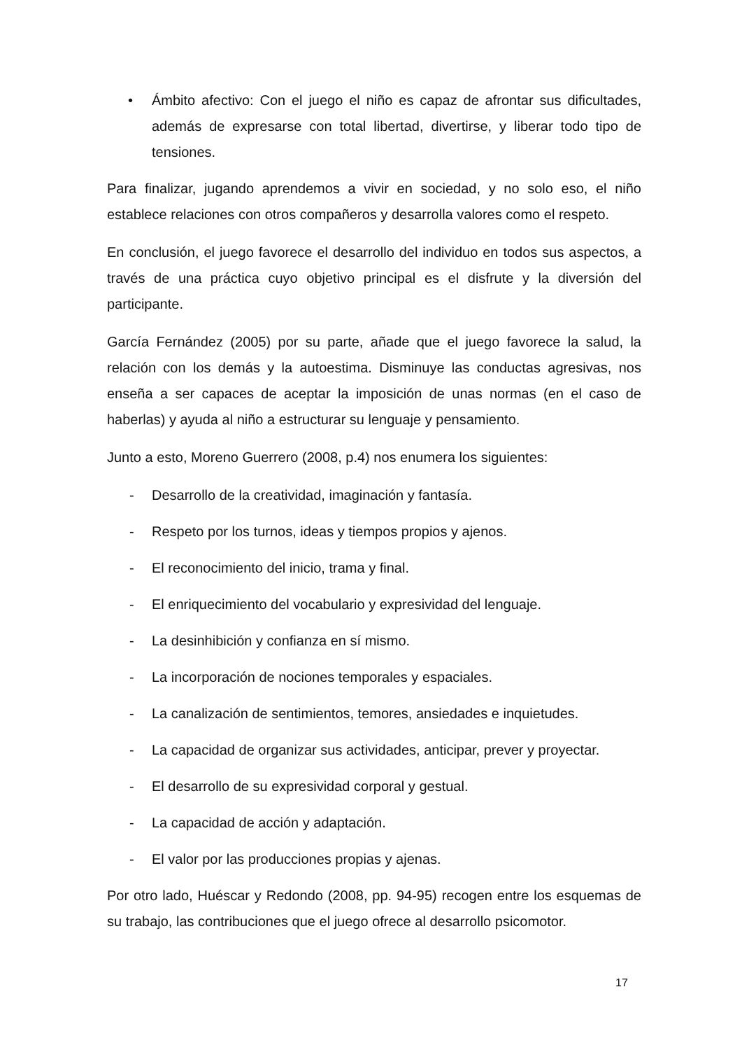• Ámbito afectivo: Con el juego el niño es capaz de afrontar sus dificultades, además de expresarse con total libertad, divertirse, y liberar todo tipo de tensiones.
Para finalizar, jugando aprendemos a vivir en sociedad, y no solo eso, el niño establece relaciones con otros compañeros y desarrolla valores como el respeto.
En conclusión, el juego favorece el desarrollo del individuo en todos sus aspectos, a través de una práctica cuyo objetivo principal es el disfrute y la diversión del participante.
García Fernández (2005) por su parte, añade que el juego favorece la salud, la relación con los demás y la autoestima. Disminuye las conductas agresivas, nos enseña a ser capaces de aceptar la imposición de unas normas (en el caso de haberlas) y ayuda al niño a estructurar su lenguaje y pensamiento.
Junto a esto, Moreno Guerrero (2008, p.4) nos enumera los siguientes:
- Desarrollo de la creatividad, imaginación y fantasía.
- Respeto por los turnos, ideas y tiempos propios y ajenos.
- El reconocimiento del inicio, trama y final.
- El enriquecimiento del vocabulario y expresividad del lenguaje.
- La desinhibición y confianza en sí mismo.
- La incorporación de nociones temporales y espaciales.
- La canalización de sentimientos, temores, ansiedades e inquietudes.
- La capacidad de organizar sus actividades, anticipar, prever y proyectar.
- El desarrollo de su expresividad corporal y gestual.
- La capacidad de acción y adaptación.
- El valor por las producciones propias y ajenas.
Por otro lado, Huéscar y Redondo (2008, pp. 94-95) recogen entre los esquemas de su trabajo, las contribuciones que el juego ofrece al desarrollo psicomotor.
17